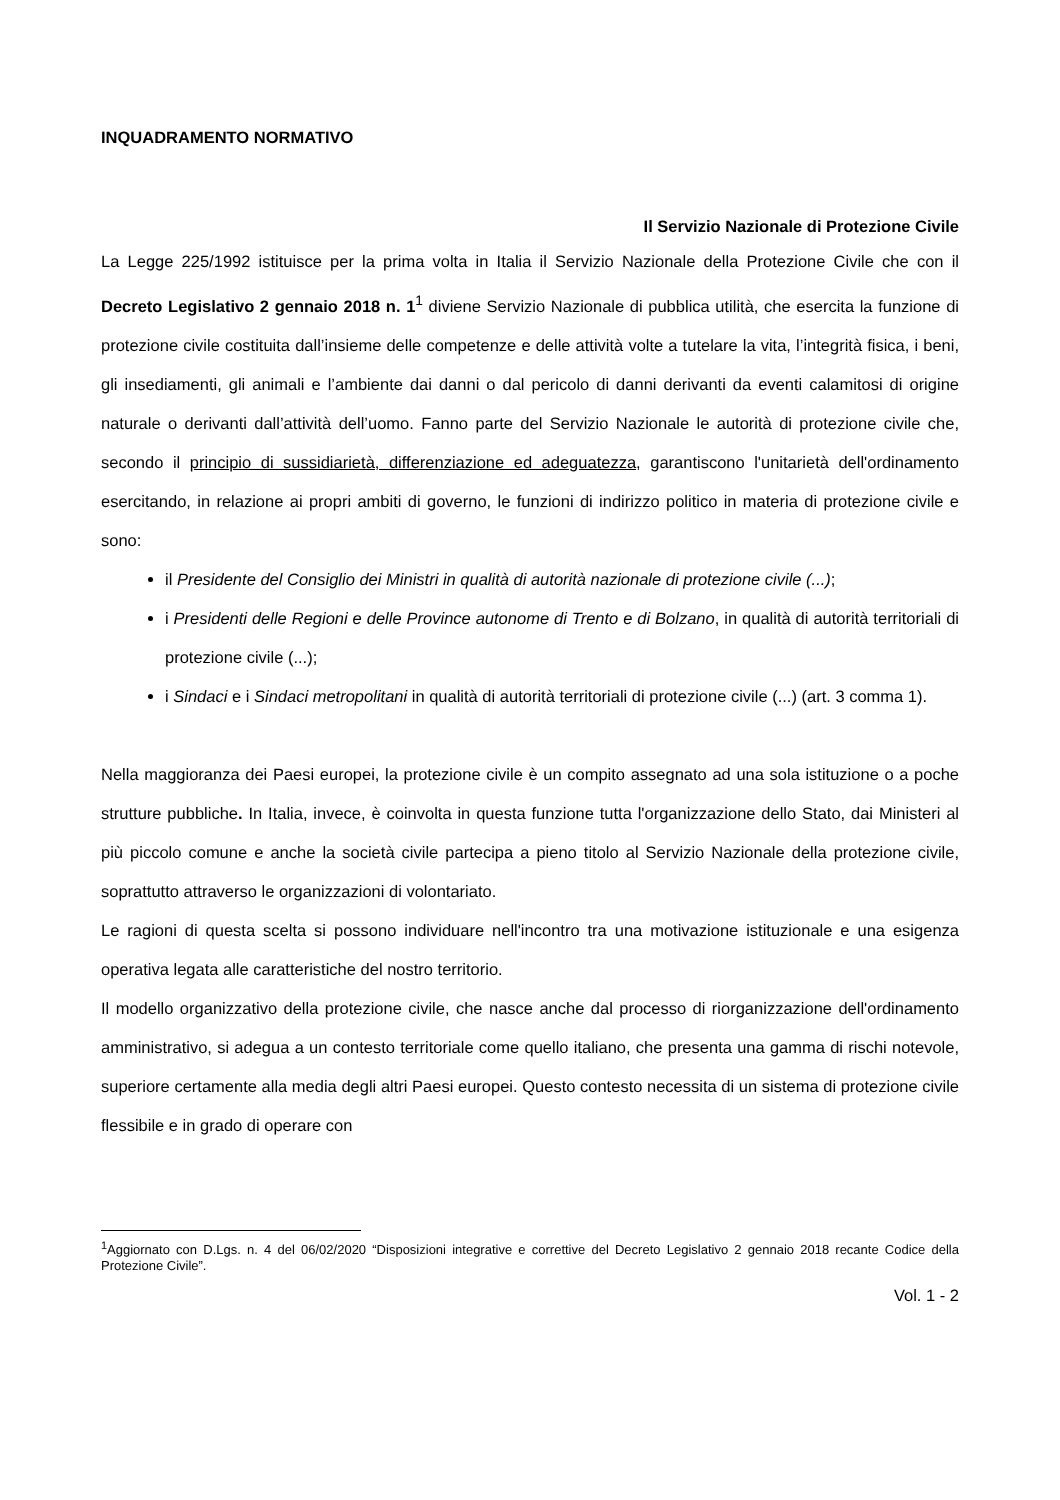INQUADRAMENTO NORMATIVO
Il Servizio Nazionale di Protezione Civile
La Legge 225/1992 istituisce per la prima volta in Italia il Servizio Nazionale della Protezione Civile che con il Decreto Legislativo 2 gennaio 2018 n. 1<sup>1</sup> diviene Servizio Nazionale di pubblica utilità, che esercita la funzione di protezione civile costituita dall’insieme delle competenze e delle attività volte a tutelare la vita, l’integrità fisica, i beni, gli insediamenti, gli animali e l’ambiente dai danni o dal pericolo di danni derivanti da eventi calamitosi di origine naturale o derivanti dall’attività dell’uomo. Fanno parte del Servizio Nazionale le autorità di protezione civile che, secondo il principio di sussidiarietà, differenziazione ed adeguatezza, garantiscono l'unitarietà dell'ordinamento esercitando, in relazione ai propri ambiti di governo, le funzioni di indirizzo politico in materia di protezione civile e sono:
il Presidente del Consiglio dei Ministri in qualità di autorità nazionale di protezione civile (...);
i Presidenti delle Regioni e delle Province autonome di Trento e di Bolzano, in qualità di autorità territoriali di protezione civile (...);
i Sindaci e i Sindaci metropolitani in qualità di autorità territoriali di protezione civile (...) (art. 3 comma 1).
Nella maggioranza dei Paesi europei, la protezione civile è un compito assegnato ad una sola istituzione o a poche strutture pubbliche. In Italia, invece, è coinvolta in questa funzione tutta l'organizzazione dello Stato, dai Ministeri al più piccolo comune e anche la società civile partecipa a pieno titolo al Servizio Nazionale della protezione civile, soprattutto attraverso le organizzazioni di volontariato.
Le ragioni di questa scelta si possono individuare nell'incontro tra una motivazione istituzionale e una esigenza operativa legata alle caratteristiche del nostro territorio.
Il modello organizzativo della protezione civile, che nasce anche dal processo di riorganizzazione dell'ordinamento amministrativo, si adegua a un contesto territoriale come quello italiano, che presenta una gamma di rischi notevole, superiore certamente alla media degli altri Paesi europei. Questo contesto necessita di un sistema di protezione civile flessibile e in grado di operare con
<sup>1</sup> Aggiornato con D.Lgs. n. 4 del 06/02/2020 “Disposizioni integrative e correttive del Decreto Legislativo 2 gennaio 2018 recante Codice della Protezione Civile”.
Vol. 1 - 2